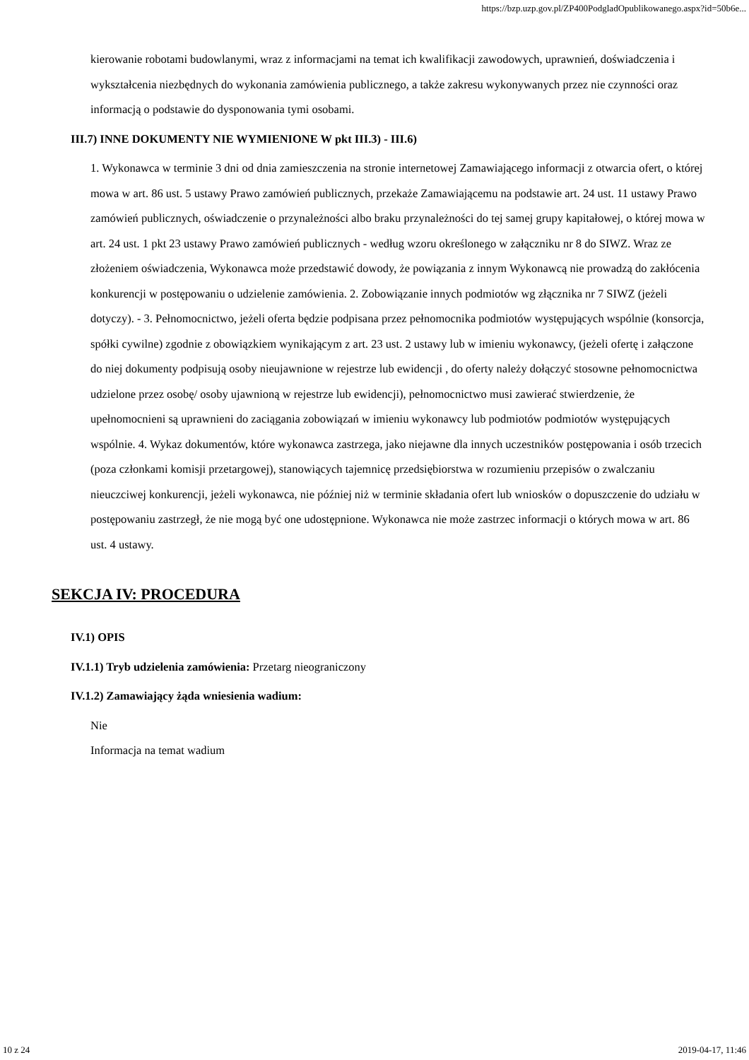https://bzp.uzp.gov.pl/ZP400PodgladOpublikowanego.aspx?id=50b6e...
kierowanie robotami budowlanymi, wraz z informacjami na temat ich kwalifikacji zawodowych, uprawnień, doświadczenia i wykształcenia niezbędnych do wykonania zamówienia publicznego, a także zakresu wykonywanych przez nie czynności oraz informacją o podstawie do dysponowania tymi osobami.
III.7) INNE DOKUMENTY NIE WYMIENIONE W pkt III.3) - III.6)
1. Wykonawca w terminie 3 dni od dnia zamieszczenia na stronie internetowej Zamawiającego informacji z otwarcia ofert, o której mowa w art. 86 ust. 5 ustawy Prawo zamówień publicznych, przekaże Zamawiającemu na podstawie art. 24 ust. 11 ustawy Prawo zamówień publicznych, oświadczenie o przynależności albo braku przynależności do tej samej grupy kapitałowej, o której mowa w art. 24 ust. 1 pkt 23 ustawy Prawo zamówień publicznych - według wzoru określonego w załączniku nr 8 do SIWZ. Wraz ze złożeniem oświadczenia, Wykonawca może przedstawić dowody, że powiązania z innym Wykonawcą nie prowadzą do zakłócenia konkurencji w postępowaniu o udzielenie zamówienia. 2. Zobowiązanie innych podmiotów wg złącznika nr 7 SIWZ (jeżeli dotyczy). - 3. Pełnomocnictwo, jeżeli oferta będzie podpisana przez pełnomocnika podmiotów występujących wspólnie (konsorcja, spółki cywilne) zgodnie z obowiązkiem wynikającym z art. 23 ust. 2 ustawy lub w imieniu wykonawcy, (jeżeli ofertę i załączone do niej dokumenty podpisują osoby nieujawnione w rejestrze lub ewidencji , do oferty należy dołączyć stosowne pełnomocnictwa udzielone przez osobę/ osoby ujawnioną w rejestrze lub ewidencji), pełnomocnictwo musi zawierać stwierdzenie, że upełnomocnieni są uprawnieni do zaciągania zobowiązań w imieniu wykonawcy lub podmiotów podmiotów występujących wspólnie. 4. Wykaz dokumentów, które wykonawca zastrzega, jako niejawne dla innych uczestników postępowania i osób trzecich (poza członkami komisji przetargowej), stanowiących tajemnicę przedsiębiorstwa w rozumieniu przepisów o zwalczaniu nieuczciwej konkurencji, jeżeli wykonawca, nie później niż w terminie składania ofert lub wniosków o dopuszczenie do udziału w postępowaniu zastrzegł, że nie mogą być one udostępnione. Wykonawca nie może zastrzec informacji o których mowa w art. 86 ust. 4 ustawy.
SEKCJA IV: PROCEDURA
IV.1) OPIS
IV.1.1) Tryb udzielenia zamówienia: Przetarg nieograniczony
IV.1.2) Zamawiający żąda wniesienia wadium:
Nie
Informacja na temat wadium
10 z 24 2019-04-17, 11:46